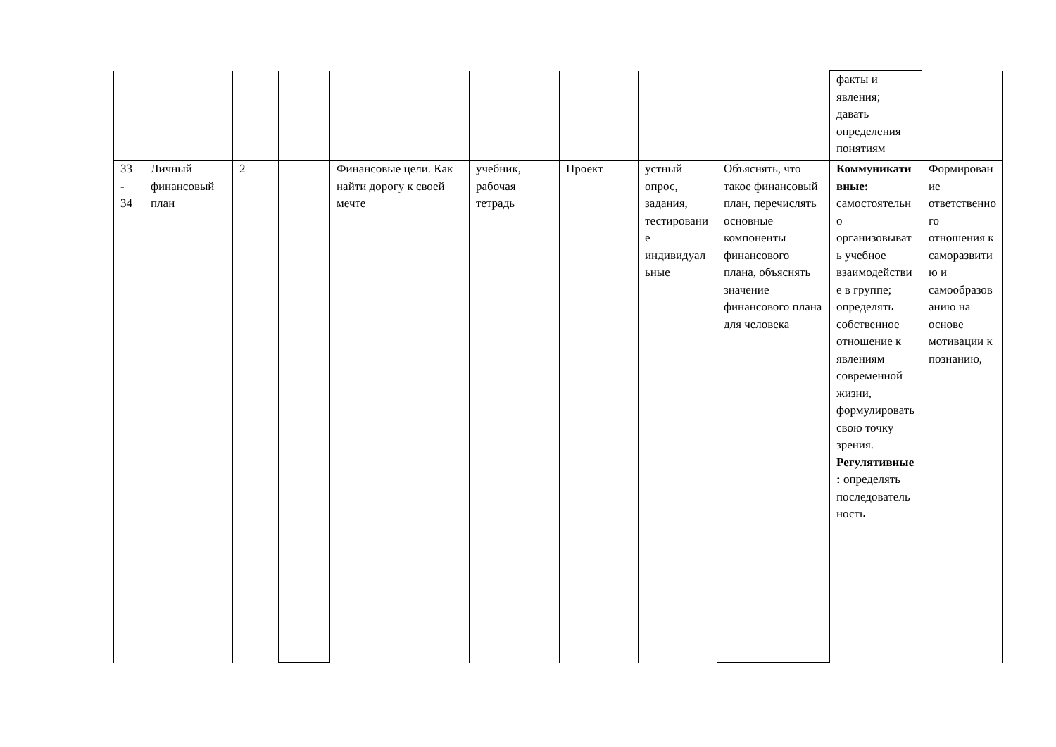| | | | | | | | | | факты и явления; давать определения понятиям | |
| 33 - 34 | Личный финансовый план | 2 | | Финансовые цели. Как найти дорогу к своей мечте | учебник, рабочая тетрадь | Проект | устный опрос, задания, тестирование индивидуальные | Объяснять, что такое финансовый план, перечислять основные компоненты финансового плана, объяснять значение финансового плана для человека | Коммуникативные: самостоятельно организовывать учебное взаимодействие в группе; определять собственное отношение к явлениям современной жизни, формулировать свою точку зрения. Регулятивные: определять последовательность | Формирование ответственного отношения к саморазвитию и самообразованию на основе мотивации к познанию, |